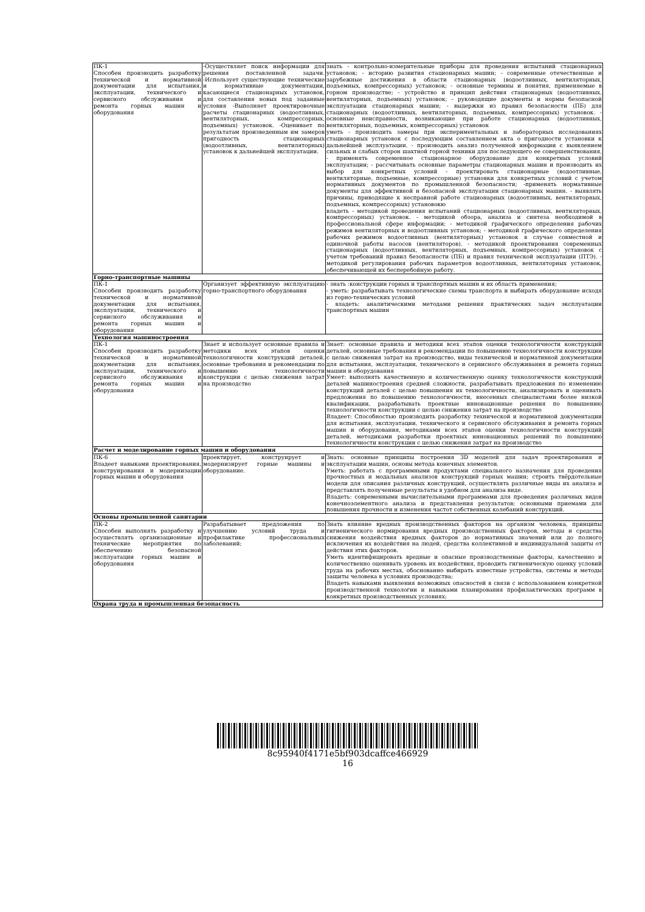| ПК-1 Способен производить разработку технической и нормативной документации для испытания, эксплуатации, технического и сервисного обслуживания и ремонта горных машин и оборудования | -Осуществляет поиск информации для решения поставленной задачи. -Использует существующие технические и нормативные документации, касающиеся стационарных установок, для составления новых под заданные условия -Выполняет проектировочные расчеты стационарных (водоотливных, вентиляторных, компрессорных, подъемных) установок. -Оценивает по результатам произведенным им замеров пригодность стационарных (водоотливных, вентиляторных) установок к дальнейшей эксплуатации. | знать - контрольно-измерительные приборы для проведения испытаний стационарных установок; - историю развития стационарных машин; - современные отечественные и зарубежные достижения в области стационарных (водоотливных, вентиляторных, подъемных, компрессорных) установок; - основные термины и понятия, применяемые в горном производстве; - устройство и принцип действия стационарных (водоотливных, вентиляторных, подъемных) установок; - руководящие документы и нормы безопасной эксплуатации стационарных машин; - выдержки из правил безопасности (ПБ) для стационарных (водоотливных, вентиляторных, подъемных, компрессорных) установок. - основные неисправности, возникающие при работе стационарных (водоотливных, вентиляторных, подъемных, компрессорных) установок уметь - производить замеры при экспериментальных и лабораторных исследованиях стационарных установок с последующим составлением акта о пригодности установки к дальнейшей эксплуатации. - производить анализ полученной информации с выявлением сильных и слабых сторон шахтной горной техники для последующего ее совершенствования, - применять современное стационарное оборудование для конкретных условий эксплуатации; - рассчитывать основные параметры стационарных машин и производить их выбор для конкретных условий - проектировать стационарные (водоотливные, вентиляторные, подъемные, компрессорные) установки для конкретных условий с учетом нормативных документов по промышленной безопасности; -применять нормативные документы для эффективной и безопасной эксплуатации стационарных машин. - выявлять причины, приводящие к несправной работе стационарных (водоотливных, вентиляторных, подъемных, компрессорных) установокю владеть - методикой проведения испытаний стационарных (водоотливных, вентиляторных, компрессорных) установок. - методикой обзора, анализа и синтеза необходимой в профессиональной сфере информации; - методикой графического определения рабочих режимов вентиляторных и водоотливных установок; - методикой графического определения рабочих режимов водоотливных (вентиляторных) установок в случае совместной и одиночной работы насосов (вентиляторов). - методикой проектирования современных стационарных (водоотливных, вентиляторных, подъемных, компрессорных) установок с учетом требований правил безопасности (ПБ) и правил технической эксплуатации (ПТЭ). - методикой регулирования рабочих параметров водоотливных, вентиляторных установок, обеспечивающей их бесперебойную работу. |
| Горно-транспортные машины | | |
| ПК-1 Способен производить разработку технической и нормативной документации для испытания, эксплуатации, технического и сервисного обслуживания и ремонта горных машин и оборудования | Организует эффективную эксплуатацию горно-транспортного оборудования | - знать :конструкции горных и транспортных машин и их область применения; - уметь: разрабатывать технологические схемы транспорта и выбирать оборудование исходя из горно-технических условий - владеть: аналитическими методами решения практических задач эксплуатации транспортных машин |
| Технология машиностроения | | |
| ПК-1 Способен производить разработку технической и нормативной документации для испытания, эксплуатации, технического и сервисного обслуживания и ремонта горных машин и оборудования | Знает и использует основные правила и методики всех этапов оценки технологичности конструкций деталей, основные требования и рекомендации по повышению технологичности конструкции с целью снижения затрат на производство | Знает: основные правила и методики всех этапов оценки технологичности конструкций деталей, основные требования и рекомендации по повышению технологичности конструкции с целью снижения затрат на производство, виды технической и нормативной документации для испытания, эксплуатации, технического и сервисного обслуживания и ремонта горных машин и оборудования Умеет: выполнять качественную и количественную оценку технологичности конструкций деталей машиностроения средней сложности, разрабатывать предложения по изменению конструкций деталей с целью повышения их технологичности, анализировать и оценивать предложения по повышению технологичности, внесенных специалистами более низкой квалификации, разрабатывать проектные инновационные решения по повышению технологичности конструкции с целью снижения затрат на производство Владеет: Способностью производить разработку технической и нормативной документации для испытания, эксплуатации, технического и сервисного обслуживания и ремонта горных машин и оборудования, методиками всех этапов оценки технологичности конструкций деталей, методиками разработки проектных инновационных решений по повышению технологичности конструкции с целью снижения затрат на производство |
| Расчет и моделирование горных машин и оборудования | | |
| ПК-6 Владеет навыками проектирования, конструирования и модернизации горных машин и оборудования | проектирует, конструирует и модернизирует горные машины и оборудование. | Знать: основные принципы построения 3D моделей для задач проектирования и эксплуатации машин, основы метода конечных элементов. Уметь: работать с программными продуктами специального назначения для проведения прочностных и модальных анализов конструкций горных машин; строить твёрдотельные модели для описания различных конструкций, осуществлять различные виды их анализа и представлять полученные результаты в удобном для анализа виде. Владеть: современными вычислительными программами для проведения различных видов конечноэлементного анализа и представления результатов; основными приемами для повышения прочности и изменения частот собственных колебаний конструкций. |
| Основы промышленной санитарии | | |
| ПК-2 Способен выполнять разработку и осуществлять организационные и технические мероприятия по обеспечению безопасной эксплуатации горных машин и оборудования | Разрабатывает предложения по улучшению условий труда и профилактике профессиональных заболеваний; | Знать влияние вредных производственных факторов на организм человека, принципы гигиенического нормирования вредных производственных факторов, методы и средства снижения воздействия вредных факторов до нормативных значений или до полного исключения их воздействия на людей, средства коллективной и индивидуальной защиты от действия этих факторов. Уметь идентифицировать вредные и опасные производственные факторы, качественно и количественно оценивать уровень их воздействия, проводить гигиеническую оценку условий труда на рабочих местах, обоснованно выбирать известные устройства, системы и методы защиты человека в условиях производства; Владеть навыками выявления возможных опасностей в связи с использованием конкретной производственной технологии и навыками планирования профилактических программ в конкретных производственных условиях; |
| Охрана труда и промышленная безопасность | | |
8c95940f4171e5bf903dcaffce466929
16